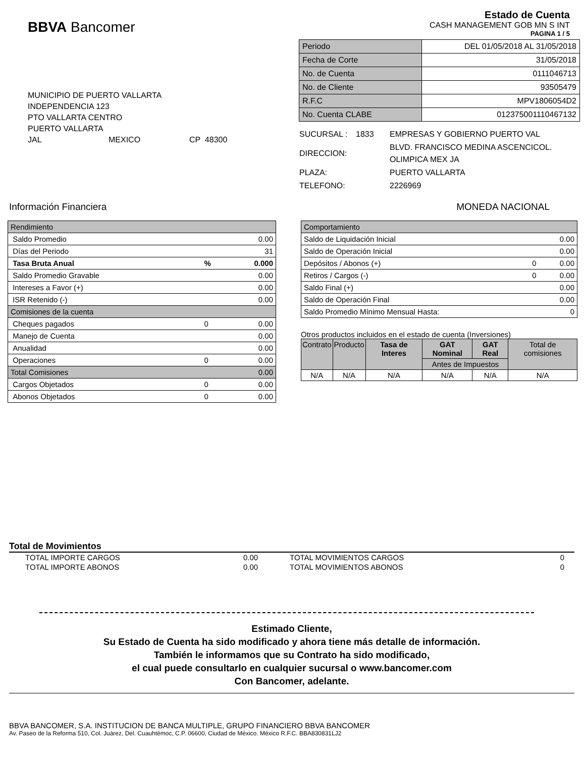BBVA Bancomer
Estado de Cuenta
CASH MANAGEMENT GOB MN S INT
PAGINA 1 / 5
MUNICIPIO DE PUERTO VALLARTA
INDEPENDENCIA 123
PTO VALLARTA CENTRO
PUERTO VALLARTA
JAL MEXICO CP 48300
| Periodo | DEL 01/05/2018 AL 31/05/2018 |
| Fecha de Corte | 31/05/2018 |
| No. de Cuenta | 0111046713 |
| No. de Cliente | 93505479 |
| R.F.C | MPV1806054D2 |
| No. Cuenta CLABE | 012375001110467132 |
| SUCURSAL : | 1833 | EMPRESAS Y GOBIERNO PUERTO VAL |
| DIRECCION: | | BLVD. FRANCISCO MEDINA ASCENCICOL. OLIMPICA MEX JA |
| PLAZA: | | PUERTO VALLARTA |
| TELEFONO: | | 2226969 |
Información Financiera MONEDA NACIONAL
| Rendimiento | | |
| Saldo Promedio | | 0.00 |
| Días del Periodo | | 31 |
| Tasa Bruta Anual | % | 0.000 |
| Saldo Promedio Gravable | | 0.00 |
| Intereses a Favor (+) | | 0.00 |
| ISR Retenido (-) | | 0.00 |
| Comisiones de la cuenta | | |
| Cheques pagados | 0 | 0.00 |
| Manejo de Cuenta | | 0.00 |
| Anualidad | | 0.00 |
| Operaciones | 0 | 0.00 |
| Total Comisiones | | 0.00 |
| Cargos Objetados | 0 | 0.00 |
| Abonos Objetados | 0 | 0.00 |
| Comportamiento | | |
| Saldo de Liquidación Inicial | | 0.00 |
| Saldo de Operación Inicial | | 0.00 |
| Depósitos / Abonos (+) | 0 | 0.00 |
| Retiros / Cargos (-) | 0 | 0.00 |
| Saldo Final (+) | | 0.00 |
| Saldo de Operación Final | | 0.00 |
| Saldo Promedio Mínimo Mensual Hasta: | | 0 |
Otros productos incluidos en el estado de cuenta (Inversiones)
| Contrato | Producto | Tasa de Interes | GAT Nominal | GAT Real | Total de comisiones |
| --- | --- | --- | --- | --- | --- |
| | | | Antes de Impuestos | | |
| N/A | N/A | N/A | N/A | N/A | N/A |
Total de Movimientos
| TOTAL IMPORTE CARGOS | 0.00 | TOTAL MOVIMIENTOS CARGOS | 0 |
| TOTAL IMPORTE ABONOS | 0.00 | TOTAL MOVIMIENTOS ABONOS | 0 |
Estimado Cliente,
Su Estado de Cuenta ha sido modificado y ahora tiene más detalle de información.
También le informamos que su Contrato ha sido modificado,
el cual puede consultarlo en cualquier sucursal o www.bancomer.com
Con Bancomer, adelante.
BBVA BANCOMER, S.A. INSTITUCION DE BANCA MULTIPLE, GRUPO FINANCIERO BBVA BANCOMER
Av. Paseo de la Reforma 510, Col. Juárez, Del. Cuauhtémoc, C.P. 06600, Ciudad de México. México R.F.C. BBA830831LJ2